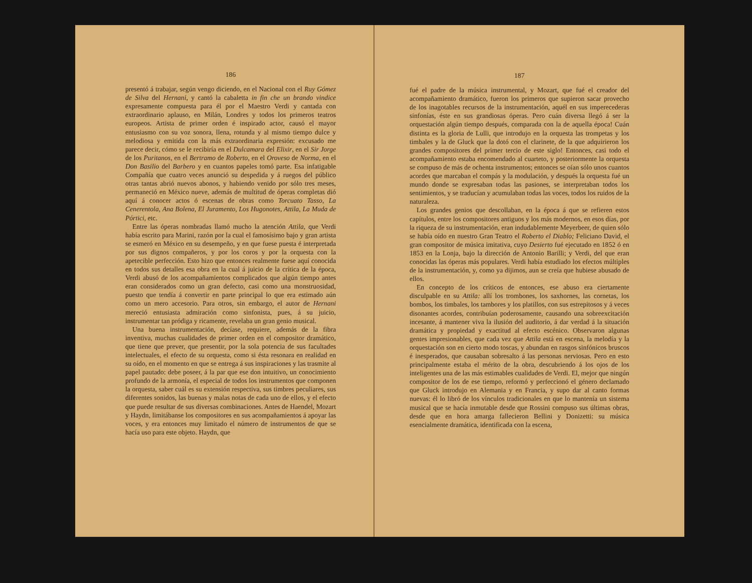186
presentó á trabajar, según vengo diciendo, en el Nacional con el Ruy Gómez de Silva del Hernani, y cantó la cabaletta in fin che un brando vindice expresamente compuesta para él por el Maestro Verdi y cantada con extraordinario aplauso, en Milán, Londres y todos los primeros teatros europeos. Artista de primer orden é inspirado actor, causó el mayor entusiasmo con su voz sonora, llena, rotunda y al mismo tiempo dulce y melodiosa y emitida con la más extraordinaria expresión: excusado me parece decir, cómo se le recibiría en el Dulcamara del Elixir, en el Sir Jorge de los Puritanos, en el Bertramo de Roberto, en el Oroveso de Norma, en el Don Basilio del Barbero y en cuantos papeles tomó parte. Esa infatigable Compañía que cuatro veces anunció su despedida y á ruegos del público otras tantas abrió nuevos abonos, y habiendo venido por sólo tres meses, permaneció en México nueve, además de multitud de óperas completas dió aquí á conocer actos ó escenas de obras como Torcuato Tasso, La Cenerentola, Ana Bolena, El Juramento, Los Hugonotes, Attila, La Muda de Pórtici, etc.
Entre las óperas nombradas llamó mucho la atención Attila, que Verdi había escrito para Marini, razón por la cual el famosísimo bajo y gran artista se esmeró en México en su desempeño, y en que fuese puesta é interpretada por sus dignos compañeros, y por los coros y por la orquesta con la apetecible perfección. Esto hizo que entonces realmente fuese aquí conocida en todos sus detalles esa obra en la cual á juicio de la crítica de la época, Verdi abusó de los acompañamientos complicados que algún tiempo antes eran considerados como un gran defecto, casi como una monstruosidad, puesto que tendía á convertir en parte principal lo que era estimado aún como un mero accesorio. Para otros, sin embargo, el autor de Hernani mereció entusiasta admiración como sinfonista, pues, á su juicio, instrumentar tan pródiga y ricamente, revelaba un gran genio musical.
Una buena instrumentación, decíase, requiere, además de la fibra inventiva, muchas cualidades de primer orden en el compositor dramático, que tiene que prever, que presentir, por la sola potencia de sus facultades intelectuales, el efecto de su orquesta, como si ésta resonara en realidad en su oído, en el momento en que se entrega á sus inspiraciones y las trasmite al papel pautado: debe poseer, á la par que ese don intuitivo, un conocimiento profundo de la armonía, el especial de todos los instrumentos que componen la orquesta, saber cuál es su extensión respectiva, sus timbres peculiares, sus diferentes sonidos, las buenas y malas notas de cada uno de ellos, y el efecto que puede resultar de sus diversas combinaciones. Antes de Haendel, Mozart y Haydn, limitábanse los compositores en sus acompañamientos á apoyar las voces, y era entonces muy limitado el número de instrumentos de que se hacía uso para este objeto. Haydn, que
187
fué el padre de la música instrumental, y Mozart, que fué el creador del acompañamiento dramático, fueron los primeros que supieron sacar provecho de los inagotables recursos de la instrumentación, aquél en sus imperecederas sinfonías, éste en sus grandiosas óperas. Pero cuán diversa llegó á ser la orquestación algún tiempo después, comparada con la de aquella época! Cuán distinta es la gloria de Lulli, que introdujo en la orquesta las trompetas y los timbales y la de Gluck que la dotó con el clarinete, de la que adquirieron los grandes compositores del primer tercio de este siglo! Entonces, casi todo el acompañamiento estaba encomendado al cuarteto, y posteriormente la orquesta se compuso de más de ochenta instrumentos; entonces se oían sólo unos cuantos acordes que marcaban el compás y la modulación, y después la orquesta fué un mundo donde se expresaban todas las pasiones, se interpretaban todos los sentimientos, y se traducían y acumulaban todas las voces, todos los ruidos de la naturaleza.
Los grandes genios que descollaban, en la época á que se refieren estos capítulos, entre los compositores antiguos y los más modernos, en esos días, por la riqueza de su instrumentación, eran indudablemente Meyerbeer, de quien sólo se había oído en nuestro Gran Teatro el Roberto el Diablo; Feliciano David, el gran compositor de música imitativa, cuyo Desierto fué ejecutado en 1852 ó en 1853 en la Lonja, bajo la dirección de Antonio Barilli; y Verdi, del que eran conocidas las óperas más populares. Verdi había estudiado los efectos múltiples de la instrumentación, y, como ya dijimos, aun se creía que hubiese abusado de ellos.
En concepto de los críticos de entonces, ese abuso era ciertamente disculpable en su Attila: allí los trombones, los saxhornes, las cornetas, los bombos, los timbales, los tambores y los platillos, con sus estrepitosos y á veces disonantes acordes, contribuían poderosamente, causando una sobreexcitación incesante, á mantener viva la ilusión del auditorio, á dar verdad á la situación dramática y propiedad y exactitud al efecto escénico. Observaron algunas gentes impresionables, que cada vez que Attila está en escena, la melodía y la orquestación son en cierto modo toscas, y abundan en rasgos sinfónicos bruscos é inesperados, que causaban sobresalto á las personas nerviosas. Pero en esto principalmente estaba el mérito de la obra, descubriendo á los ojos de los inteligentes una de las más estimables cualidades de Verdi. El, mejor que ningún compositor de los de ese tiempo, reformó y perfeccionó el género declamado que Gluck introdujo en Alemania y en Francia, y supo dar al canto formas nuevas: él lo libró de los vínculos tradicionales en que lo mantenía un sistema musical que se hacía inmutable desde que Rossini compuso sus últimas obras, desde que en hora amarga fallecieron Bellini y Donizetti: su música esencialmente dramática, identificada con la escena,